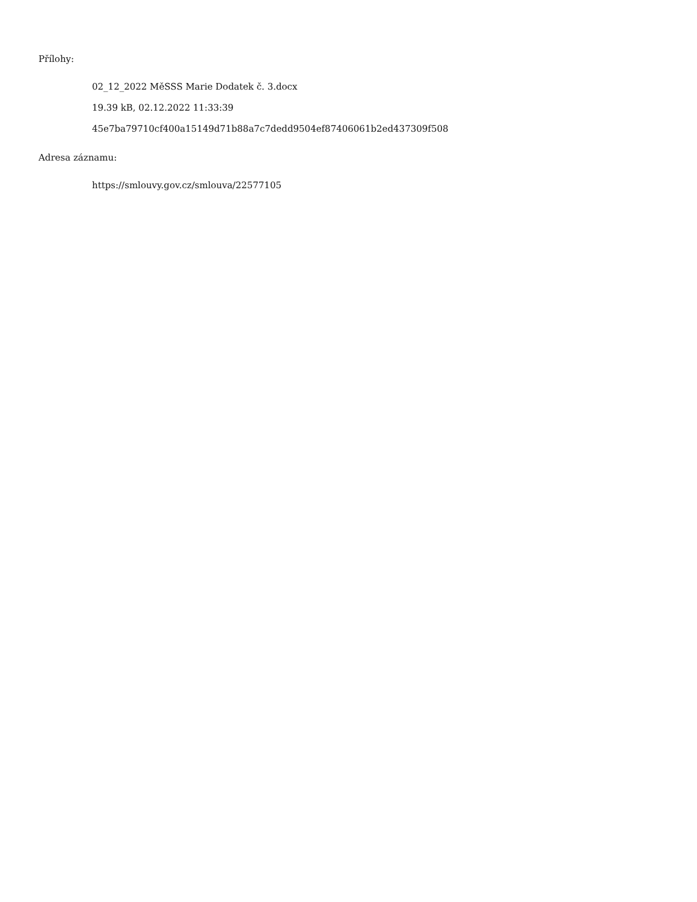Přílohy:
02_12_2022 MěSSS Marie Dodatek č. 3.docx
19.39 kB, 02.12.2022 11:33:39
45e7ba79710cf400a15149d71b88a7c7dedd9504ef87406061b2ed437309f508
Adresa záznamu:
https://smlouvy.gov.cz/smlouva/22577105